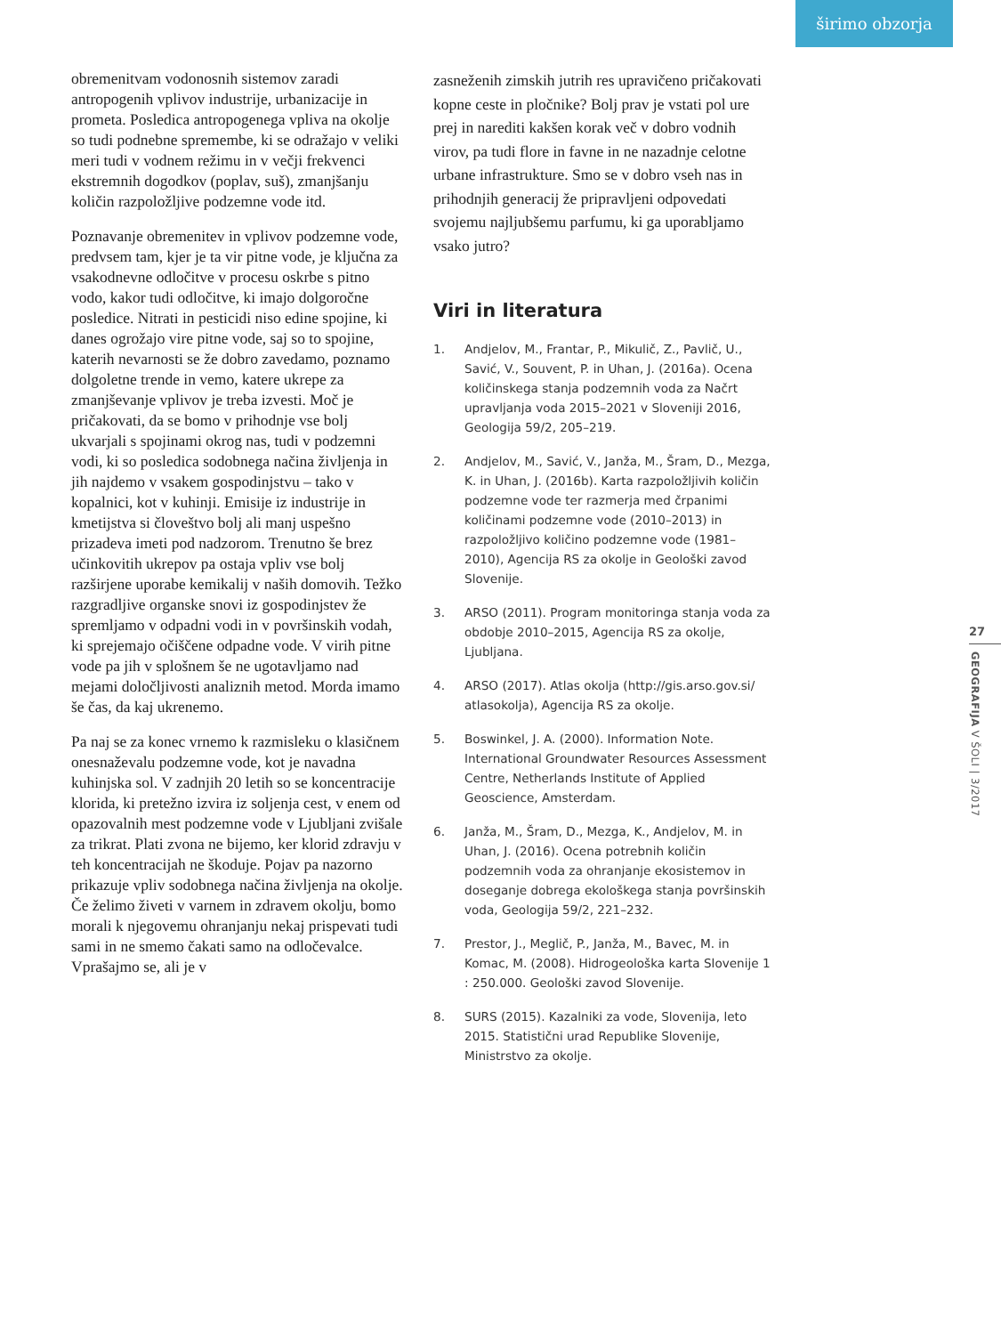širimo obzorja
obremenitvam vodonosnih sistemov zaradi antropogenih vplivov industrije, urbanizacije in prometa. Posledica antropogenega vpliva na okolje so tudi podnebne spremembe, ki se odražajo v veliki meri tudi v vodnem režimu in v večji frekvenci ekstremnih dogodkov (poplav, suš), zmanjšanju količin razpoložljive podzemne vode itd.
Poznavanje obremenitev in vplivov podzemne vode, predvsem tam, kjer je ta vir pitne vode, je ključna za vsakodnevne odločitve v procesu oskrbe s pitno vodo, kakor tudi odločitve, ki imajo dolgoročne posledice. Nitrati in pesticidi niso edine spojine, ki danes ogrožajo vire pitne vode, saj so to spojine, katerih nevarnosti se že dobro zavedamo, poznamo dolgoletne trende in vemo, katere ukrepe za zmanjševanje vplivov je treba izvesti. Moč je pričakovati, da se bomo v prihodnje vse bolj ukvarjali s spojinami okrog nas, tudi v podzemni vodi, ki so posledica sodobnega načina življenja in jih najdemo v vsakem gospodinjstvu – tako v kopalnici, kot v kuhinji. Emisije iz industrije in kmetijstva si človeštvo bolj ali manj uspešno prizadeva imeti pod nadzorom. Trenutno še brez učinkovitih ukrepov pa ostaja vpliv vse bolj razširjene uporabe kemikalij v naših domovih. Težko razgradljive organske snovi iz gospodinjstev že spremljamo v odpadni vodi in v površinskih vodah, ki sprejemajo očiščene odpadne vode. V virih pitne vode pa jih v splošnem še ne ugotavljamo nad mejami določljivosti analiznih metod. Morda imamo še čas, da kaj ukrenemo.
Pa naj se za konec vrnemo k razmisleku o klasičnem onesnaževalu podzemne vode, kot je navadna kuhinjska sol. V zadnjih 20 letih so se koncentracije klorida, ki pretežno izvira iz soljenja cest, v enem od opazovalnih mest podzemne vode v Ljubljani zvišale za trikrat. Plati zvona ne bijemo, ker klorid zdravju v teh koncentracijah ne škoduje. Pojav pa nazorno prikazuje vpliv sodobnega načina življenja na okolje. Če želimo živeti v varnem in zdravem okolju, bomo morali k njegovemu ohranjanju nekaj prispevati tudi sami in ne smemo čakati samo na odločevalce. Vprašajmo se, ali je v
zasneženih zimskih jutrih res upravičeno pričakovati kopne ceste in pločnike? Bolj prav je vstati pol ure prej in narediti kakšen korak več v dobro vodnih virov, pa tudi flore in favne in ne nazadnje celotne urbane infrastrukture. Smo se v dobro vseh nas in prihodnjih generacij že pripravljeni odpovedati svojemu najljubšemu parfumu, ki ga uporabljamo vsako jutro?
Viri in literatura
1. Andjelov, M., Frantar, P., Mikulič, Z., Pavlič, U., Savić, V., Souvent, P. in Uhan, J. (2016a). Ocena količinskega stanja podzemnih voda za Načrt upravljanja voda 2015–2021 v Sloveniji 2016, Geologija 59/2, 205–219.
2. Andjelov, M., Savić, V., Janža, M., Šram, D., Mezga, K. in Uhan, J. (2016b). Karta razpoložljivih količin podzemne vode ter razmerja med črpanimi količinami podzemne vode (2010–2013) in razpoložljivo količino podzemne vode (1981–2010), Agencija RS za okolje in Geološki zavod Slovenije.
3. ARSO (2011). Program monitoringa stanja voda za obdobje 2010–2015, Agencija RS za okolje, Ljubljana.
4. ARSO (2017). Atlas okolja (http://gis.arso.gov.si/ atlasokolja), Agencija RS za okolje.
5. Boswinkel, J. A. (2000). Information Note. International Groundwater Resources Assessment Centre, Netherlands Institute of Applied Geoscience, Amsterdam.
6. Janža, M., Šram, D., Mezga, K., Andjelov, M. in Uhan, J. (2016). Ocena potrebnih količin podzemnih voda za ohranjanje ekosistemov in doseganje dobrega ekološkega stanja površinskih voda, Geologija 59/2, 221–232.
7. Prestor, J., Meglič, P., Janža, M., Bavec, M. in Komac, M. (2008). Hidrogeološka karta Slovenije 1 : 250.000. Geološki zavod Slovenije.
8. SURS (2015). Kazalniki za vode, Slovenija, leto 2015. Statistični urad Republike Slovenije, Ministrstvo za okolje.
27
GEOGRAFIJA V ŠOLI | 3/2017